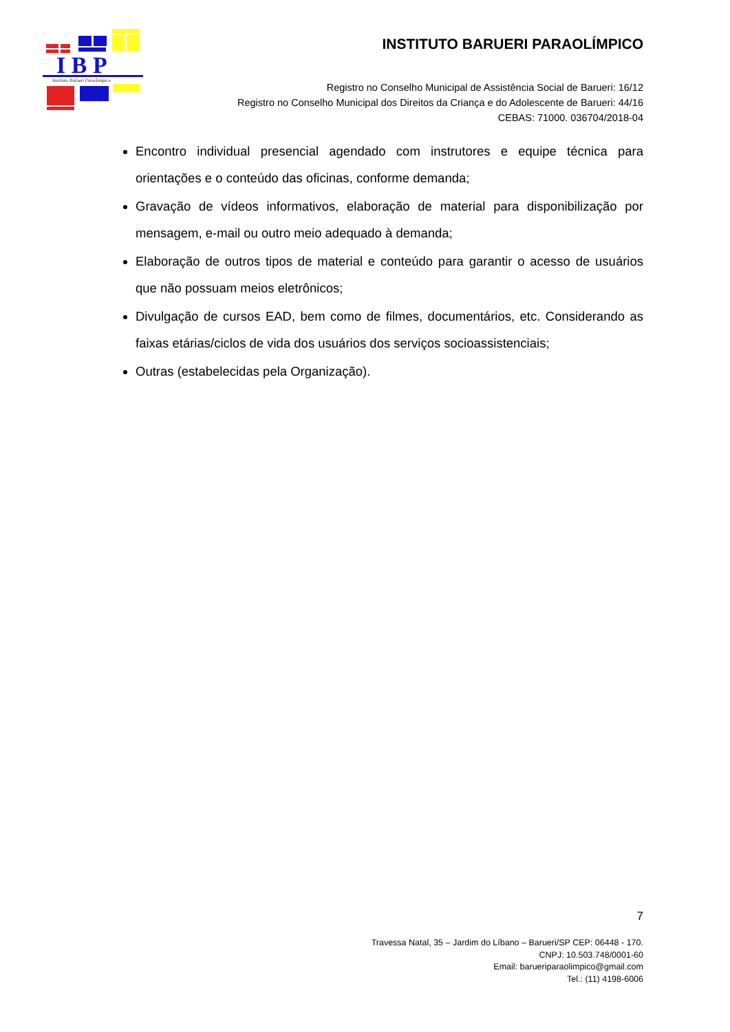I B P
Instituto Barueri Paraolímpico
INSTITUTO BARUERI PARAOLÍMPICO
Registro no Conselho Municipal de Assistência Social de Barueri: 16/12
Registro no Conselho Municipal dos Direitos da Criança e do Adolescente de Barueri: 44/16
CEBAS: 71000. 036704/2018-04
Encontro individual presencial agendado com instrutores e equipe técnica para orientações e o conteúdo das oficinas, conforme demanda;
Gravação de vídeos informativos, elaboração de material para disponibilização por mensagem, e-mail ou outro meio adequado à demanda;
Elaboração de outros tipos de material e conteúdo para garantir o acesso de usuários que não possuam meios eletrônicos;
Divulgação de cursos EAD, bem como de filmes, documentários, etc. Considerando as faixas etárias/ciclos de vida dos usuários dos serviços socioassistenciais;
Outras (estabelecidas pela Organização).
7
Travessa Natal, 35 – Jardim do Líbano – Barueri/SP CEP: 06448 - 170.
CNPJ: 10.503.748/0001-60
Email: barueriparaolimpico@gmail.com
Tel.: (11) 4198-6006